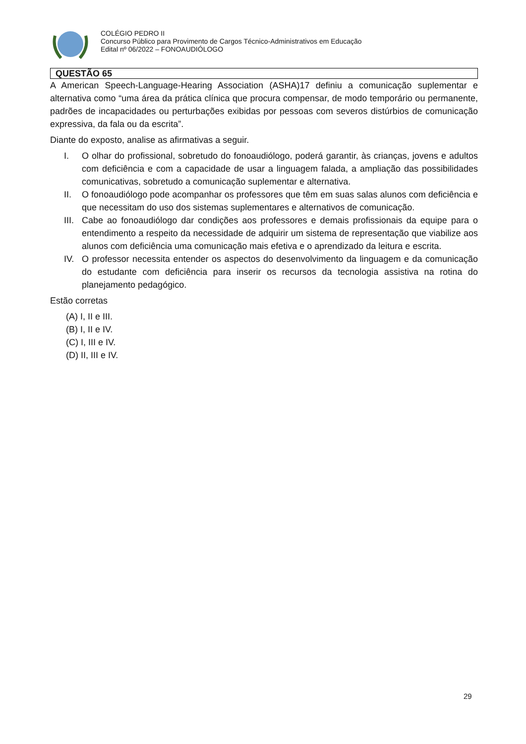COLÉGIO PEDRO II
Concurso Público para Provimento de Cargos Técnico-Administrativos em Educação
Edital nº 06/2022 – FONOAUDIÓLOGO
QUESTÃO 65
A American Speech-Language-Hearing Association (ASHA)17 definiu a comunicação suplementar e alternativa como “uma área da prática clínica que procura compensar, de modo temporário ou permanente, padrões de incapacidades ou perturbações exibidas por pessoas com severos distúrbios de comunicação expressiva, da fala ou da escrita”.
Diante do exposto, analise as afirmativas a seguir.
I. O olhar do profissional, sobretudo do fonoaudiólogo, poderá garantir, às crianças, jovens e adultos com deficiência e com a capacidade de usar a linguagem falada, a ampliação das possibilidades comunicativas, sobretudo a comunicação suplementar e alternativa.
II. O fonoaudiólogo pode acompanhar os professores que têm em suas salas alunos com deficiência e que necessitam do uso dos sistemas suplementares e alternativos de comunicação.
III. Cabe ao fonoaudiólogo dar condições aos professores e demais profissionais da equipe para o entendimento a respeito da necessidade de adquirir um sistema de representação que viabilize aos alunos com deficiência uma comunicação mais efetiva e o aprendizado da leitura e escrita.
IV. O professor necessita entender os aspectos do desenvolvimento da linguagem e da comunicação do estudante com deficiência para inserir os recursos da tecnologia assistiva na rotina do planejamento pedagógico.
Estão corretas
(A) I, II e III.
(B) I, II e IV.
(C) I, III e IV.
(D) II, III e IV.
29